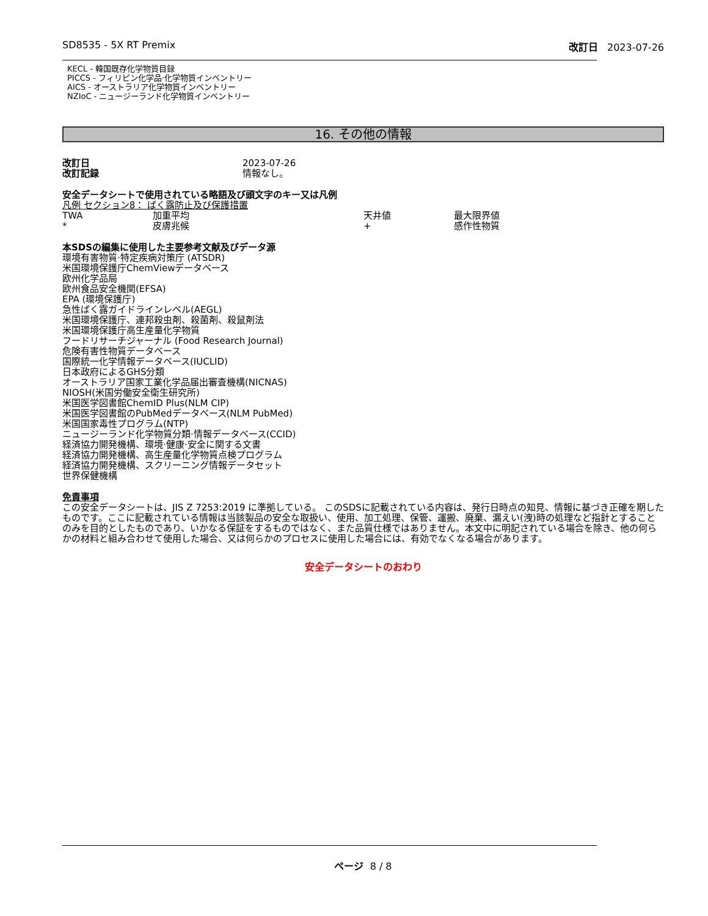SD8535 - 5X RT Premix 改訂日 2023-07-26
KECL - 韓国既存化学物質目録
PICCS - フィリピン化学品·化学物質インベントリー
AICS - オーストラリア化学物質インベントリー
NZIoC - ニュージーランド化学物質インベントリー
16. その他の情報
| 改訂日 | 2023-07-26 |
| 改訂記録 | 情報なし。 |
安全データシートで使用されている略語及び頭文字のキー又は凡例
凡例 セクション8： ばく露防止及び保護措置
| TWA | 加重平均 | 天井値 | 最大限界値 |
| * | 皮膚兆候 | + | 感作性物質 |
本SDSの編集に使用した主要参考文献及びデータ源
環境有害物質·特定疾病対策庁 (ATSDR)
米国環境保護庁ChemViewデータベース
欧州化学品局
欧州食品安全機関(EFSA)
EPA (環境保護庁)
急性ばく露ガイドラインレベル(AEGL)
米国環境保護庁、連邦殺虫剤、殺菌剤、殺鼠剤法
米国環境保護庁高生産量化学物質
フードリサーチジャーナル (Food Research Journal)
危険有害性物質データベース
国際統一化学情報データベース(IUCLID)
日本政府によるGHS分類
オーストラリア国家工業化学品届出審査機構(NICNAS)
NIOSH(米国労働安全衛生研究所)
米国医学図書館ChemID Plus(NLM CIP)
米国医学図書館のPubMedデータベース(NLM PubMed)
米国国家毒性プログラム(NTP)
ニュージーランド化学物質分類·情報データベース(CCID)
経済協力開発機構、環境·健康·安全に関する文書
経済協力開発機構、高生産量化学物質点検プログラム
経済協力開発機構、スクリーニング情報データセット
世界保健機構
免責事項
この安全データシートは、JIS Z 7253:2019 に準拠している。 このSDSに記載されている内容は、発行日時点の知見、情報に基づき正確を期したものです。ここに記載されている情報は当該製品の安全な取扱い、使用、加工処理、保管、運搬、廃棄、漏えい(洩)時の処理など指針とすることのみを目的としたものであり、いかなる保証をするものではなく、また品質仕様ではありません。本文中に明記されている場合を除き、他の何らかの材料と組み合わせて使用した場合、又は何らかのプロセスに使用した場合には、有効でなくなる場合があります。
安全データシートのおわり
ページ 8 / 8